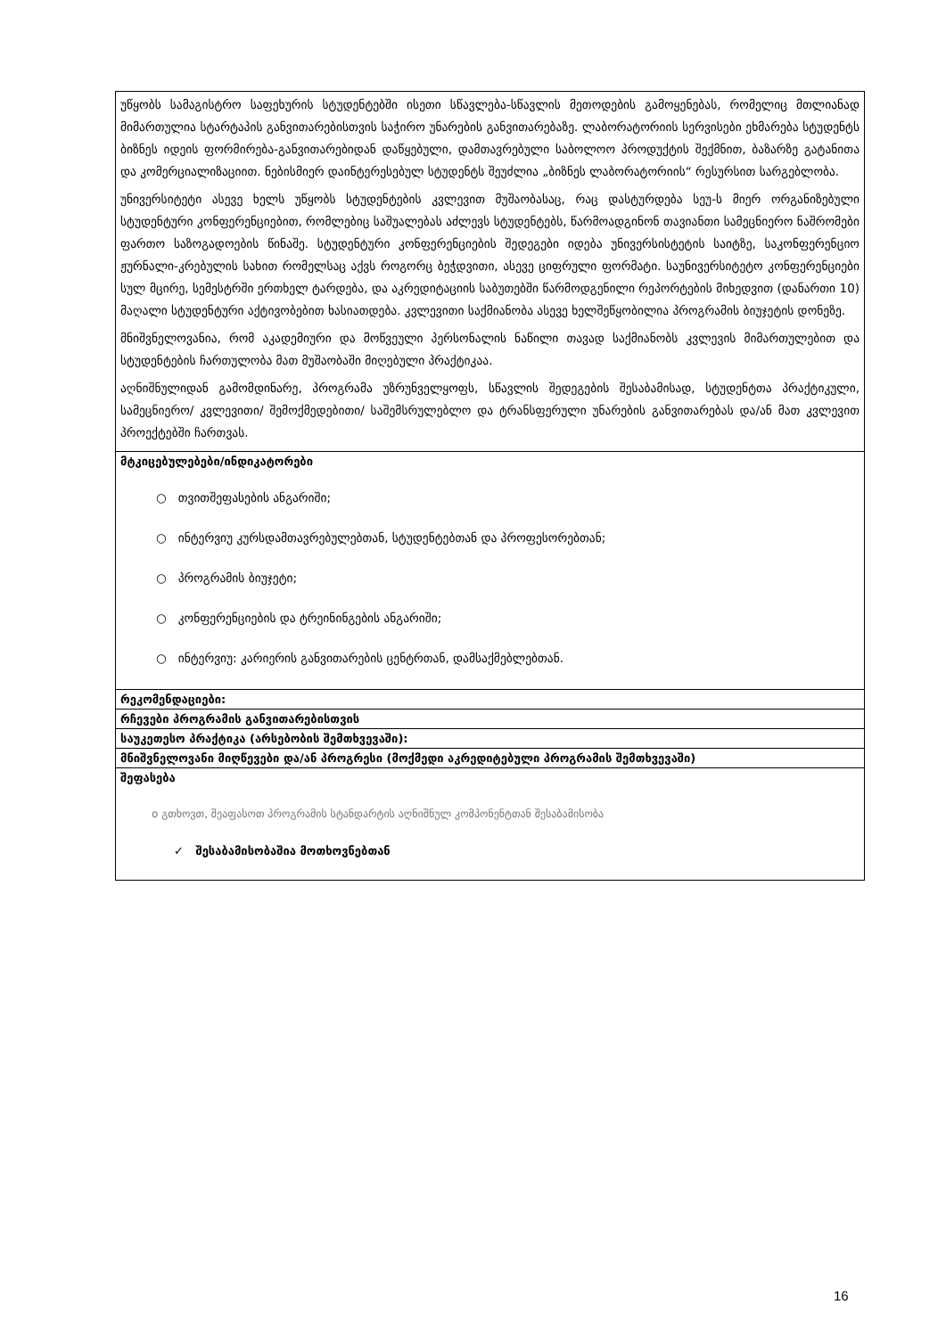| უწყობს სამაგისტრო საფეხურის სტუდენტებში ისეთი სწავლება-სწავლის მეთოდების გამოყენებას, რომელიც მთლიანად მიმართულია სტარტაპის განვითარებისთვის საჭირო უნარების განვითარებაზე. ლაბორატორიის სერვისები ეხმარება სტუდენტს ბიზნეს იდეის ფორმირება-განვითარებიდან დაწყებული, დამთავრებული საბოლოო პროდუქტის შექმნით, ბაზარზე გატანითა და კომერციალიზაციით. ნებისმიერ დაინტერესებულ სტუდენტს შეუძლია „ბიზნეს ლაბორატორიის“ რესურსით სარგებლობა. უნივერსიტეტი ასევე ხელს უწყობს სტუდენტების კვლევით მუშაობასაც, რაც დასტურდება სეუ-ს მიერ ორგანიზებული სტუდენტური კონფერენციებით, რომლებიც საშუალებას აძლევს სტუდენტებს, წარმოადგინონ თავიანთი სამეცნიერო ნაშრომები ფართო საზოგადოების წინაშე. სტუდენტური კონფერენციების შედეგები იდება უნივერსისტეტის საიტზე, საკონფერენციო ჟურნალი-კრებულის სახით რომელსაც აქვს როგორც ბეჭდვითი, ასევე ციფრული ფორმატი. საუნივერსიტეტო კონფერენციები სულ მცირე, სემესტრში ერთხელ ტარდება, და აკრედიტაციის საბუთებში წარმოდგენილი რეპორტების მიხედვით (დანართი 10) მაღალი სტუდენტური აქტივობებით ხასიათდება. კვლევითი საქმიანობა ასევე ხელშეწყობილია პროგრამის ბიუჯეტის დონეზე. მნიშვნელოვანია, რომ აკადემიური და მოწვეული პერსონალის ნაწილი თავად საქმიანობს კვლევის მიმართულებით და სტუდენტების ჩართულობა მათ მუშაობაში მიღებული პრაქტიკაა. აღნიშნულიდან გამომდინარე, პროგრამა უზრუნველყოფს, სწავლის შედეგების შესაბამისად, სტუდენტთა პრაქტიკული, სამეცნიერო/ კვლევითი/ შემოქმედებითი/ საშემსრულებლო და ტრანსფერული უნარების განვითარებას და/ან მათ კვლევით პროექტებში ჩართვას. |
| მტკიცებულებები/ინდიკატორები ○ თვითშეფასების ანგარიში; ○ ინტერვიუ კურსდამთავრებულებთან, სტუდენტებთან და პროფესორებთან; ○ პროგრამის ბიუჯეტი; ○ კონფერენციების და ტრეინინგების ანგარიში; ○ ინტერვიუ: კარიერის განვითარების ცენტრთან, დამსაქმებლებთან. |
| რეკომენდაციები: |
| რჩევები პროგრამის განვითარებისთვის |
| საუკეთესო პრაქტიკა (არსებობის შემთხვევაში): |
| მნიშვნელოვანი მიღწევები და/ან პროგრესი (მოქმედი აკრედიტებული პროგრამის შემთხვევაში) |
| შეფასება o გთხოვთ, შეაფასოთ პროგრამის სტანდარტის აღნიშნულ კომპონენტთან შესაბამისობა ✓ შესაბამისობაშია მოთხოვნებთან |
16